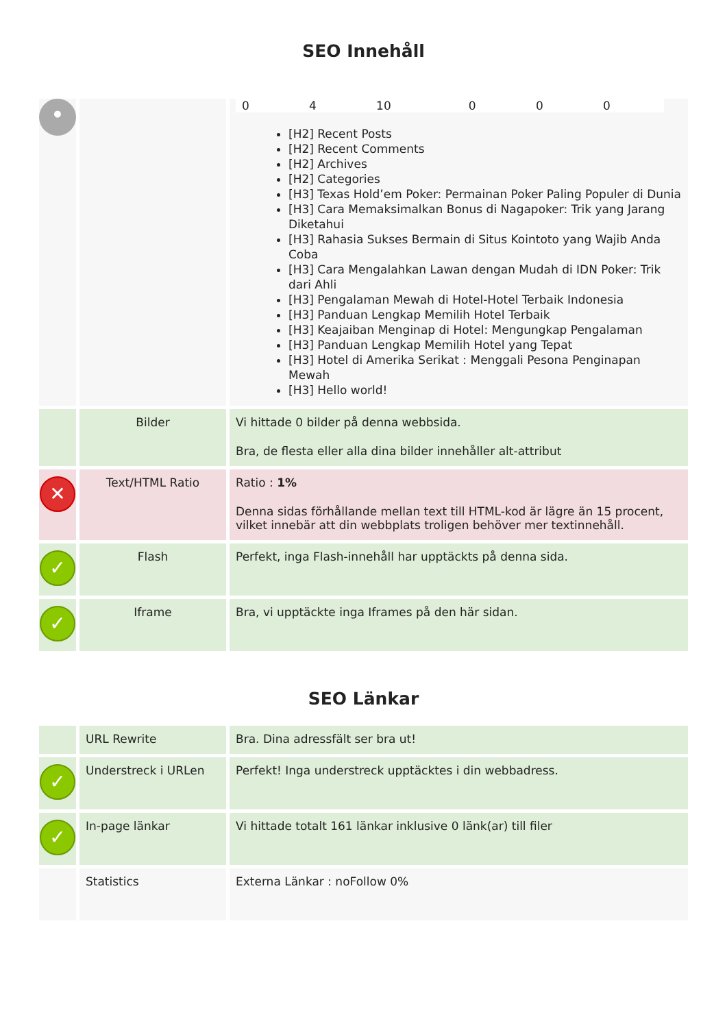SEO Innehåll
| • | | / 0 / 4 / 10 / 0 / 0 / 0 / [H2] Recent Posts [H2] Recent Comments [H2] Archives [H2] Categories [H3] Texas Hold’em Poker: Permainan Poker Paling Populer di Dunia [H3] Cara Memaksimalkan Bonus di Nagapoker: Trik yang Jarang Diketahui [H3] Rahasia Sukses Bermain di Situs Kointoto yang Wajib Anda Coba [H3] Cara Mengalahkan Lawan dengan Mudah di IDN Poker: Trik dari Ahli [H3] Pengalaman Mewah di Hotel-Hotel Terbaik Indonesia [H3] Panduan Lengkap Memilih Hotel Terbaik [H3] Keajaiban Menginap di Hotel: Mengungkap Pengalaman [H3] Panduan Lengkap Memilih Hotel yang Tepat [H3] Hotel di Amerika Serikat : Menggali Pesona Penginapan Mewah [H3] Hello world! |
| | Bilder | Vi hittade 0 bilder på denna webbsida. Bra, de flesta eller alla dina bilder innehåller alt-attribut |
| ✕ | Text/HTML Ratio | Ratio : 1% Denna sidas förhållande mellan text till HTML-kod är lägre än 15 procent, vilket innebär att din webbplats troligen behöver mer textinnehåll. |
| ✓ | Flash | Perfekt, inga Flash-innehåll har upptäckts på denna sida. |
| ✓ | Iframe | Bra, vi upptäckte inga Iframes på den här sidan. |
SEO Länkar
| | URL Rewrite | Bra. Dina adressfält ser bra ut! |
| ✓ | Understreck i URLen | Perfekt! Inga understreck upptäcktes i din webbadress. |
| ✓ | In-page länkar | Vi hittade totalt 161 länkar inklusive 0 länk(ar) till filer |
| | Statistics | Externa Länkar : noFollow 0% |